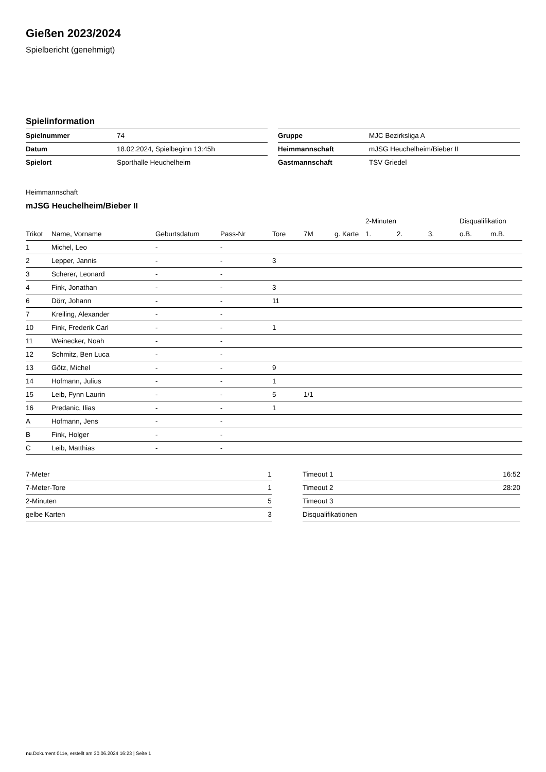Gießen 2023/2024
Spielbericht (genehmigt)
Spielinformation
| Spielnummer | 74 |
| Datum | 18.02.2024, Spielbeginn 13:45h |
| Spielort | Sporthalle Heuchelheim |
| Gruppe | MJC Bezirksliga A |
| Heimmannschaft | mJSG Heuchelheim/Bieber II |
| Gastmannschaft | TSV Griedel |
Heimmannschaft
mJSG Heuchelheim/Bieber II
| | | | | | | | 2-Minuten | | | Disqualifikation | |
| Trikot | Name, Vorname | Geburtsdatum | Pass-Nr | Tore | 7M | g. Karte | 1. | 2. | 3. | o.B. | m.B. |
| 1 | Michel, Leo | - | - | | | | | | | | |
| 2 | Lepper, Jannis | - | - | 3 | | | | | | | |
| 3 | Scherer, Leonard | - | - | | | | | | | | |
| 4 | Fink, Jonathan | - | - | 3 | | | | | | | |
| 6 | Dörr, Johann | - | - | 11 | | | | | | | |
| 7 | Kreiling, Alexander | - | - | | | | | | | | |
| 10 | Fink, Frederik Carl | - | - | 1 | | | | | | | |
| 11 | Weinecker, Noah | - | - | | | | | | | | |
| 12 | Schmitz, Ben Luca | - | - | | | | | | | | |
| 13 | Götz, Michel | - | - | 9 | | | | | | | |
| 14 | Hofmann, Julius | - | - | 1 | | | | | | | |
| 15 | Leib, Fynn Laurin | - | - | 5 | 1/1 | | | | | | |
| 16 | Predanic, Ilias | - | - | 1 | | | | | | | |
| A | Hofmann, Jens | - | - | | | | | | | | |
| B | Fink, Holger | - | - | | | | | | | | |
| C | Leib, Matthias | - | - | | | | | | | | |
| 7-Meter | 1 |
| 7-Meter-Tore | 1 |
| 2-Minuten | 5 |
| gelbe Karten | 3 |
| Timeout 1 | 16:52 |
| Timeout 2 | 28:20 |
| Timeout 3 | |
| Disqualifikationen | |
nu.Dokument 011e, erstellt am 30.06.2024 16:23 | Seite 1